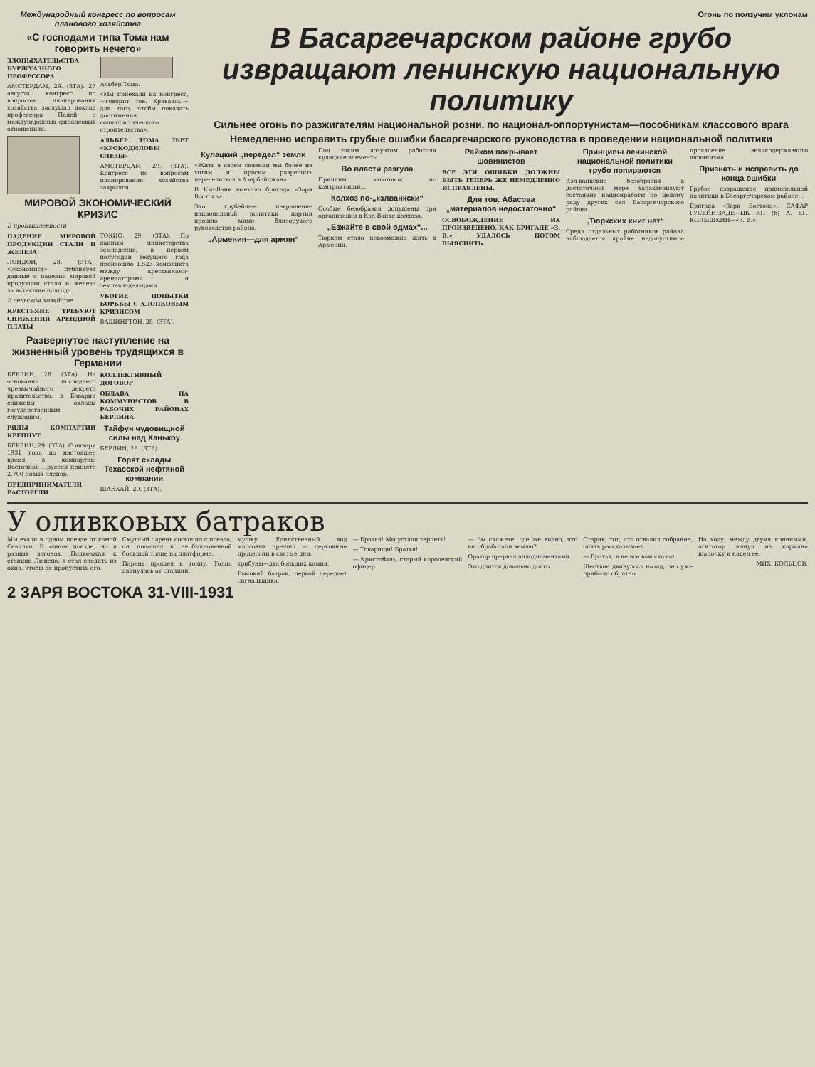Международный конгресс по вопросам планового хозяйства
«С господами типа Тома нам говорить нечего»
ЗЛОПЫХАТЕЛЬСТВА БУРЖУАЗНОГО ПРОФЕССОРА
АМСТЕРДАМ, 29. (ЗТА). 27 августа конгресс по вопросам планирования хозяйства заслушал доклад профессора Палей о международных финансовых отношениях.
Альбер Тома.
«Мы приехали на конгресс,—говорит тов. Кравааль,—для того, чтобы показать достижения социалистического строительства».
АЛЬБЕР ТОМА ЛЬЕТ «КРОКОДИЛОВЫ СЛЕЗЫ»
АМСТЕРДАМ, 29. (ЗТА). Конгресс по вопросам планирования хозяйства закрылся.
МИРОВОЙ ЭКОНОМИЧЕСКИЙ КРИЗИС
В промышленности
ПАДЕНИЕ МИРОВОЙ ПРОДУКЦИИ СТАЛИ И ЖЕЛЕЗА
ЛОНДОН, 28. (ЗТА). «Экономист» публикует данные о падении мировой продукции стали и железа за истекшие полгода.
В сельском хозяйстве
КРЕСТЬЯНЕ ТРЕБУЮТ СНИЖЕНИЯ АРЕНДНОЙ ПЛАТЫ
ТОКИО, 29. (ЗТА). По данным министерства земледелия, в первом полугодии текущего года произошло 1.523 конфликта между крестьянами-арендаторами и землевладельцами.
УБОГИЕ ПОПЫТКИ БОРЬБЫ С ХЛОПКОВЫМ КРИЗИСОМ
ВАШИНГТОН, 28. (ЗТА).
Развернутое наступление на жизненный уровень трудящихся в Германии
БЕРЛИН, 28. (ЗТА). На основании последнего чрезвычайного декрета правительства, в Баварии снижены оклады государственным служащим.
РЯДЫ КОМПАРТИИ КРЕПНУТ
БЕРЛИН, 29. (ЗТА). С января 1931 года по настоящее время в компартию Восточной Пруссии принято 2.700 новых членов.
ПРЕДПРИНИМАТЕЛИ РАСТОРГЛИ КОЛЛЕКТИВНЫЙ ДОГОВОР
ОБЛАВА НА КОММУНИСТОВ В РАБОЧИХ РАЙОНАХ БЕРЛИНА
Тайфун чудовищной силы над Ханькоу
БЕРЛИН, 28. (ЗТА).
Горят склады Техасской нефтяной компании
ШАНХАЙ, 29. (ЗТА).
Огонь по ползучим уклонам
В Басаргечарском районе грубо извращают ленинскую национальную политику
Сильнее огонь по разжигателям национальной розни, по национал-оппортунистам—пособникам классового врага
Немедленно исправить грубые ошибки басаргечарского руководства в проведении национальной политики
Кулацкий „передел“ земли
«Жить в своем селении мы более не хотим и просим разрешить переселиться в Азербайджан».
В Кзл-Ванк выехала бригада «Зари Востока».
Это грубейшее извращение национальной политики партии прошло мимо близорукого руководства района.
„Армения—для армян“
Под таким лозунгом работали кулацкие элементы.
Во власти разгула
Причины заготовок по контрактации...
Колхоз по-„кзлванкски“
Особые безобразия допущены при организации в Кзл-Ванке колхоза.
„Езжайте в свой одмах“...
Тюркам стало невозможно жить в Армении.
Райком покрывает шовинистов
ВСЕ ЭТИ ОШИБКИ ДОЛЖНЫ БЫТЬ ТЕПЕРЬ ЖЕ НЕМЕДЛЕННО ИСПРАВЛЕНЫ.
Для тов. Абасова „материалов недостаточно“
ОСВОБОЖДЕНИЕ ИХ ПРОИЗВЕДЕНО, КАК БРИГАДЕ «З. В.» УДАЛОСЬ ПОТОМ ВЫЯСНИТЬ.
Принципы ленинской национальной политики грубо попираются
Кзл-ванкские безобразия в достаточной мере характеризуют состояние национработы по целому ряду других сел Басаргечарского района.
„Тюркских книг нет“
Среди отдельных работников района наблюдается крайне недопустимое проявление великодержавного шовинизма.
Признать и исправить до конца ошибки
Грубое извращение национальной политики в Басаргечарском районе...
Бригада «Зари Востока»: САФАР ГУСЕЙН-ЗАДЕ—ЦК КП (б) А. ЕГ. КОЛЫШКИН—«З. В.».
У оливковых батраков
Мы ехали в одном поезде от самой Севильи. В одном поезде, но в разных вагонах. Подъезжая к станции Люцена, я стал следить из окна, чтобы не пропустить его.
Смуглый парень соскочил с поезда, он подошел к необыкновенной большой толпе на платформе.
Парень прошел в толпу. Толпа двинулась от станции.
мушку. Единственный вид массовых зрелищ — церковные процессии в святые дни.
трибуны—два больших камня.
Высокий батрак, первой передает сигнальщика.
— Братья! Мы устали терпеть!
— Товарищи! Братья!
— Кристобаль, старый королевский офицер...
— Вы скажете: где же видно, что вы обработали землю?
Оратор прервал аплодисментами.
Это длится довольно долго.
Старик, тот, что отвалил собрание, опять рассказывает.
— Братья, я не все вам сказал.
Шествие двинулось назад, оно уже прибыло обратно.
На ходу, между двумя коннными, агитатор вынул из кармана шапочку и надел ее.
МИХ. КОЛЬЦОВ.
2 ЗАРЯ ВОСТОКА 31-VIII-1931